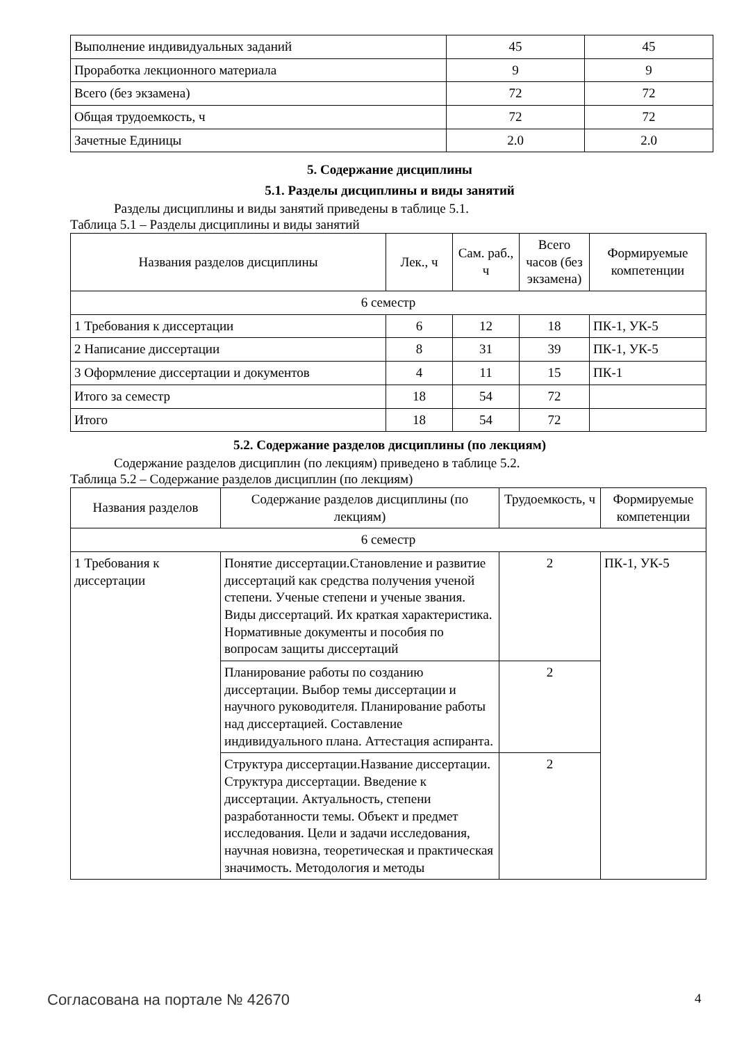| Выполнение индивидуальных заданий | 45 | 45 |
| Проработка лекционного материала | 9 | 9 |
| Всего (без экзамена) | 72 | 72 |
| Общая трудоемкость, ч | 72 | 72 |
| Зачетные Единицы | 2.0 | 2.0 |
5. Содержание дисциплины
5.1. Разделы дисциплины и виды занятий
Разделы дисциплины и виды занятий приведены в таблице 5.1.
Таблица 5.1 – Разделы дисциплины и виды занятий
| Названия разделов дисциплины | Лек., ч | Сам. раб., ч | Всего часов (без экзамена) | Формируемые компетенции |
| --- | --- | --- | --- | --- |
| 6 семестр | | | | |
| 1 Требования к диссертации | 6 | 12 | 18 | ПК-1, УК-5 |
| 2 Написание диссертации | 8 | 31 | 39 | ПК-1, УК-5 |
| 3 Оформление диссертации и документов | 4 | 11 | 15 | ПК-1 |
| Итого за семестр | 18 | 54 | 72 | |
| Итого | 18 | 54 | 72 | |
5.2. Содержание разделов дисциплины (по лекциям)
Содержание разделов дисциплин (по лекциям) приведено в таблице 5.2.
Таблица 5.2 – Содержание разделов дисциплин (по лекциям)
| Названия разделов | Содержание разделов дисциплины (по лекциям) | Трудоемкость, ч | Формируемые компетенции |
| --- | --- | --- | --- |
| 6 семестр | | | |
| 1 Требования к диссертации | Понятие диссертации.Становление и развитие диссертаций как средства получения ученой степени. Ученые степени и ученые звания. Виды диссертаций. Их краткая характеристика. Нормативные документы и пособия по вопросам защиты диссертаций | 2 | ПК-1, УК-5 |
| | Планирование работы по созданию диссертации. Выбор темы диссертации и научного руководителя. Планирование работы над диссертацией. Составление индивидуального плана. Аттестация аспиранта. | 2 | |
| | Структура диссертации.Название диссертации. Структура диссертации. Введение к диссертации. Актуальность, степени разработанности темы. Объект и предмет исследования. Цели и задачи исследования, научная новизна, теоретическая и практическая значимость. Методология и методы | 2 | |
Согласована на портале № 42670 4